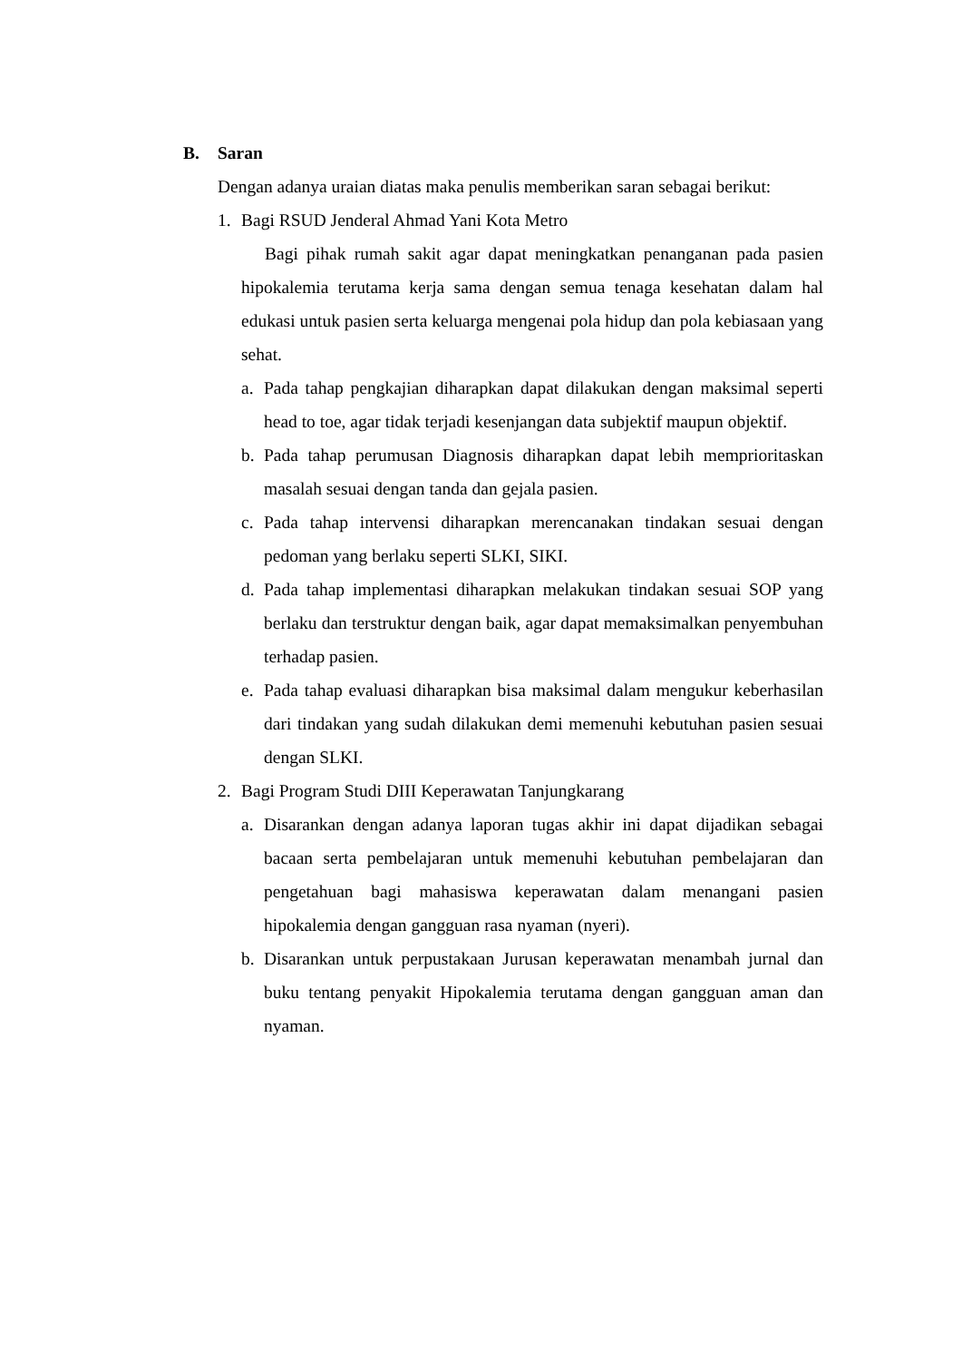B. Saran
Dengan adanya uraian diatas maka penulis memberikan saran sebagai berikut:
1. Bagi RSUD Jenderal Ahmad Yani Kota Metro
Bagi pihak rumah sakit agar dapat meningkatkan penanganan pada pasien hipokalemia terutama kerja sama dengan semua tenaga kesehatan dalam hal edukasi untuk pasien serta keluarga mengenai pola hidup dan pola kebiasaan yang sehat.
a. Pada tahap pengkajian diharapkan dapat dilakukan dengan maksimal seperti head to toe, agar tidak terjadi kesenjangan data subjektif maupun objektif.
b. Pada tahap perumusan Diagnosis diharapkan dapat lebih memprioritaskan masalah sesuai dengan tanda dan gejala pasien.
c. Pada tahap intervensi diharapkan merencanakan tindakan sesuai dengan pedoman yang berlaku seperti SLKI, SIKI.
d. Pada tahap implementasi diharapkan melakukan tindakan sesuai SOP yang berlaku dan terstruktur dengan baik, agar dapat memaksimalkan penyembuhan terhadap pasien.
e. Pada tahap evaluasi diharapkan bisa maksimal dalam mengukur keberhasilan dari tindakan yang sudah dilakukan demi memenuhi kebutuhan pasien sesuai dengan SLKI.
2. Bagi Program Studi DIII Keperawatan Tanjungkarang
a. Disarankan dengan adanya laporan tugas akhir ini dapat dijadikan sebagai bacaan serta pembelajaran untuk memenuhi kebutuhan pembelajaran dan pengetahuan bagi mahasiswa keperawatan dalam menangani pasien hipokalemia dengan gangguan rasa nyaman (nyeri).
b. Disarankan untuk perpustakaan Jurusan keperawatan menambah jurnal dan buku tentang penyakit Hipokalemia terutama dengan gangguan aman dan nyaman.